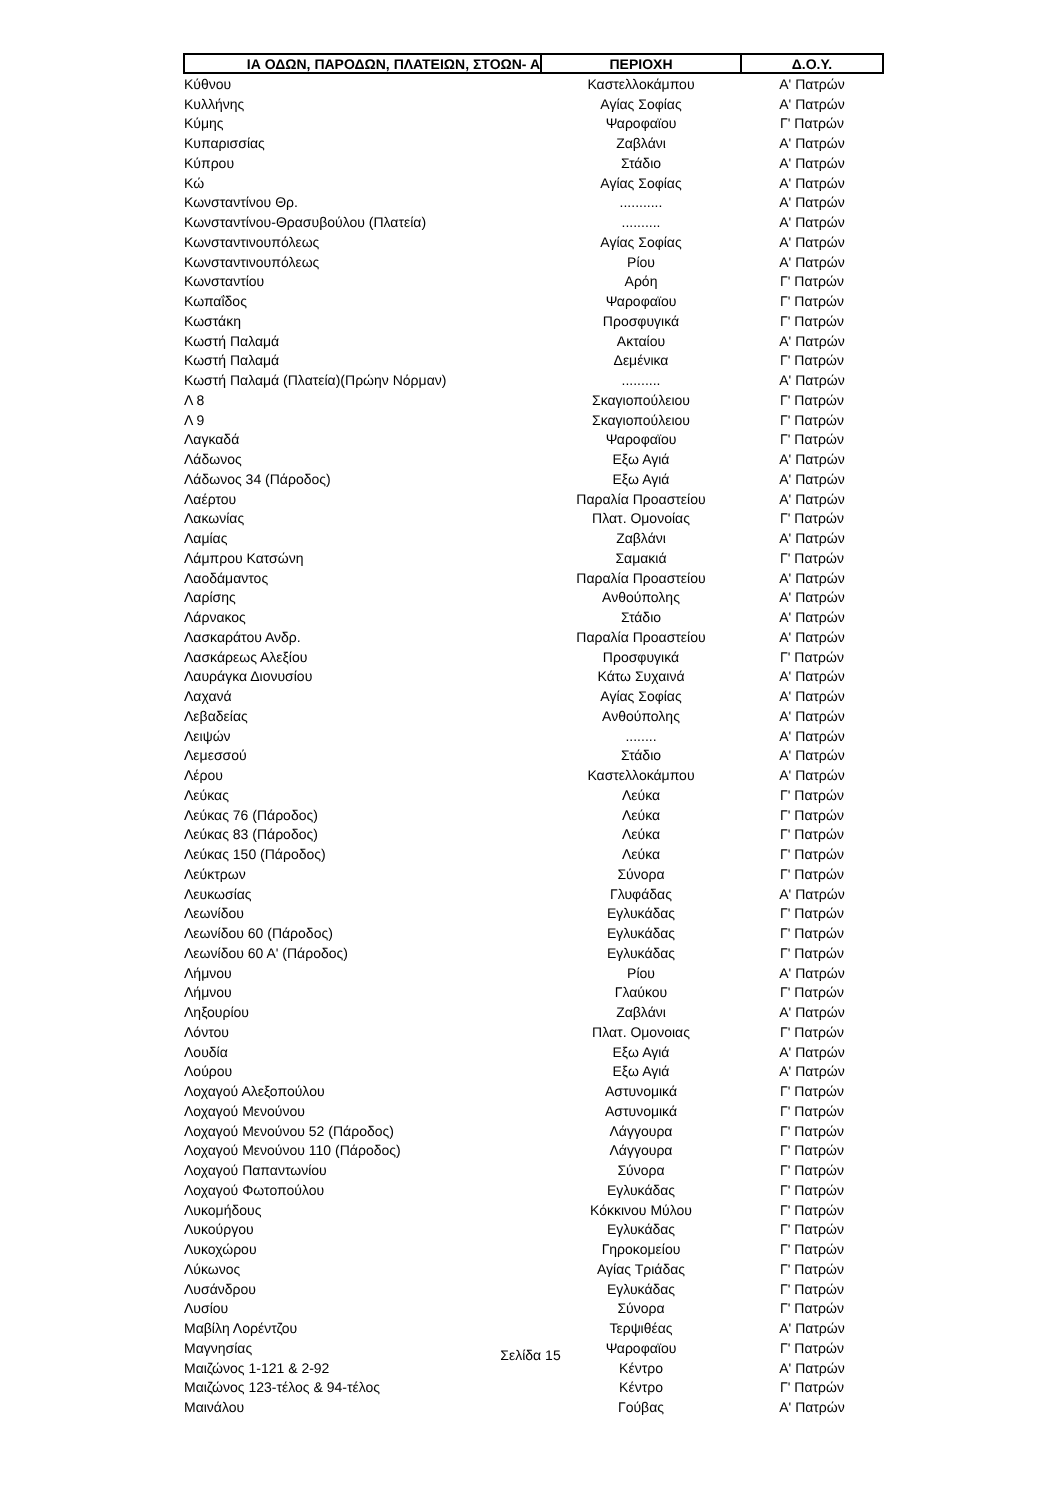| ΙΑ ΟΔΩΝ, ΠΑΡΟΔΩΝ, ΠΛΑΤΕΙΩΝ, ΣΤΟΩΝ- Α | ΠΕΡΙΟΧΗ | Δ.Ο.Υ. |
| --- | --- | --- |
| Κύθνου | Καστελλοκάμπου | Α' Πατρών |
| Κυλλήνης | Αγίας Σοφίας | Α' Πατρών |
| Κύμης | Ψαροφαϊου | Γ' Πατρών |
| Κυπαρισσίας | Ζαβλάνι | Α' Πατρών |
| Κύπρου | Στάδιο | Α' Πατρών |
| Κώ | Αγίας Σοφίας | Α' Πατρών |
| Κωνσταντίνου Θρ. | ........... | Α' Πατρών |
| Κωνσταντίνου-Θρασυβούλου (Πλατεία) | .......... | Α' Πατρών |
| Κωνσταντινουπόλεως | Αγίας Σοφίας | Α' Πατρών |
| Κωνσταντινουπόλεως | Ρίου | Α' Πατρών |
| Κωνσταντίου | Αρόη | Γ' Πατρών |
| Κωπαΐδος | Ψαροφαϊου | Γ' Πατρών |
| Κωστάκη | Προσφυγικά | Γ' Πατρών |
| Κωστή Παλαμά | Ακταίου | Α' Πατρών |
| Κωστή Παλαμά | Δεμένικα | Γ' Πατρών |
| Κωστή Παλαμά (Πλατεία)(Πρώην Νόρμαν) | .......... | Α' Πατρών |
| Λ 8 | Σκαγιοπούλειου | Γ' Πατρών |
| Λ 9 | Σκαγιοπούλειου | Γ' Πατρών |
| Λαγκαδά | Ψαροφαϊου | Γ' Πατρών |
| Λάδωνος | Εξω Αγιά | Α' Πατρών |
| Λάδωνος 34 (Πάροδος) | Εξω Αγιά | Α' Πατρών |
| Λαέρτου | Παραλία Προαστείου | Α' Πατρών |
| Λακωνίας | Πλατ. Ομονοίας | Γ' Πατρών |
| Λαμίας | Ζαβλάνι | Α' Πατρών |
| Λάμπρου Κατσώνη | Σαμακιά | Γ' Πατρών |
| Λαοδάμαντος | Παραλία Προαστείου | Α' Πατρών |
| Λαρίσης | Ανθούπολης | Α' Πατρών |
| Λάρνακος | Στάδιο | Α' Πατρών |
| Λασκαράτου Ανδρ. | Παραλία Προαστείου | Α' Πατρών |
| Λασκάρεως Αλεξίου | Προσφυγικά | Γ' Πατρών |
| Λαυράγκα Διονυσίου | Κάτω Συχαινά | Α' Πατρών |
| Λαχανά | Αγίας Σοφίας | Α' Πατρών |
| Λεβαδείας | Ανθούπολης | Α' Πατρών |
| Λειψών | ........ | Α' Πατρών |
| Λεμεσσού | Στάδιο | Α' Πατρών |
| Λέρου | Καστελλοκάμπου | Α' Πατρών |
| Λεύκας | Λεύκα | Γ' Πατρών |
| Λεύκας 76 (Πάροδος) | Λεύκα | Γ' Πατρών |
| Λεύκας 83 (Πάροδος) | Λεύκα | Γ' Πατρών |
| Λεύκας 150 (Πάροδος) | Λεύκα | Γ' Πατρών |
| Λεύκτρων | Σύνορα | Γ' Πατρών |
| Λευκωσίας | Γλυφάδας | Α' Πατρών |
| Λεωνίδου | Εγλυκάδας | Γ' Πατρών |
| Λεωνίδου 60 (Πάροδος) | Εγλυκάδας | Γ' Πατρών |
| Λεωνίδου 60 Α' (Πάροδος) | Εγλυκάδας | Γ' Πατρών |
| Λήμνου | Ρίου | Α' Πατρών |
| Λήμνου | Γλαύκου | Γ' Πατρών |
| Ληξουρίου | Ζαβλάνι | Α' Πατρών |
| Λόντου | Πλατ. Ομονοιας | Γ' Πατρών |
| Λουδία | Εξω Αγιά | Α' Πατρών |
| Λούρου | Εξω Αγιά | Α' Πατρών |
| Λοχαγού Αλεξοπούλου | Αστυνομικά | Γ' Πατρών |
| Λοχαγού Μενούνου | Αστυνομικά | Γ' Πατρών |
| Λοχαγού Μενούνου 52 (Πάροδος) | Λάγγουρα | Γ' Πατρών |
| Λοχαγού Μενούνου 110 (Πάροδος) | Λάγγουρα | Γ' Πατρών |
| Λοχαγού Παπαντωνίου | Σύνορα | Γ' Πατρών |
| Λοχαγού Φωτοπούλου | Εγλυκάδας | Γ' Πατρών |
| Λυκομήδους | Κόκκινου Μύλου | Γ' Πατρών |
| Λυκούργου | Εγλυκάδας | Γ' Πατρών |
| Λυκοχώρου | Γηροκομείου | Γ' Πατρών |
| Λύκωνος | Αγίας Τριάδας | Γ' Πατρών |
| Λυσάνδρου | Εγλυκάδας | Γ' Πατρών |
| Λυσίου | Σύνορα | Γ' Πατρών |
| Μαβίλη Λορέντζου | Τερψιθέας | Α' Πατρών |
| Μαγνησίας | Ψαροφαϊου | Γ' Πατρών |
| Μαιζώνος 1-121 & 2-92 | Κέντρο | Α' Πατρών |
| Μαιζώνος 123-τέλος & 94-τέλος | Κέντρο | Γ' Πατρών |
| Μαινάλου | Γούβας | Α' Πατρών |
Σελίδα 15